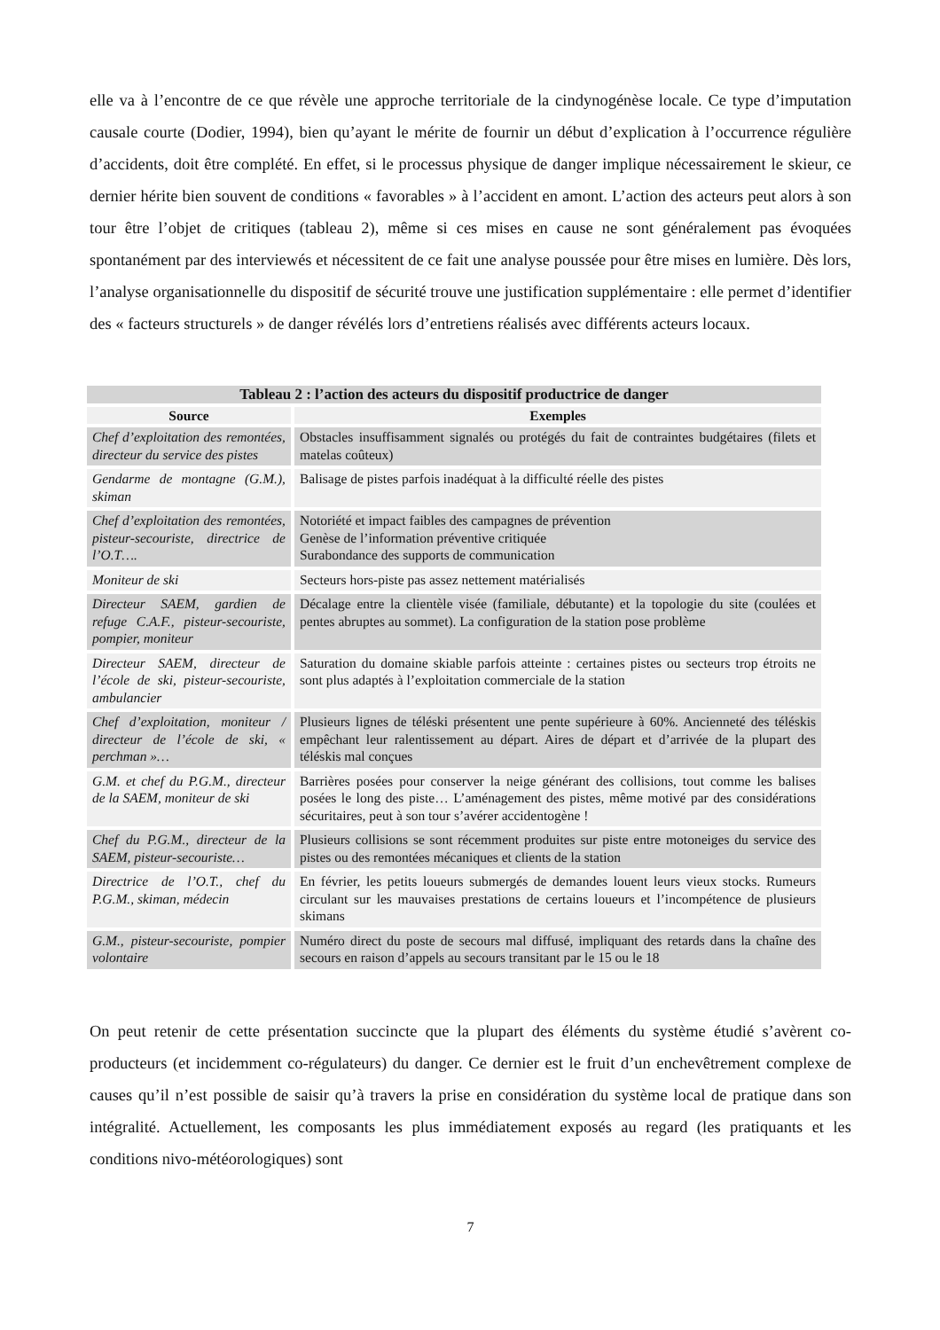elle va à l’encontre de ce que révèle une approche territoriale de la cindynogénèse locale. Ce type d’imputation causale courte (Dodier, 1994), bien qu’ayant le mérite de fournir un début d’explication à l’occurrence régulière d’accidents, doit être complété. En effet, si le processus physique de danger implique nécessairement le skieur, ce dernier hérite bien souvent de conditions « favorables » à l’accident en amont. L’action des acteurs peut alors à son tour être l’objet de critiques (tableau 2), même si ces mises en cause ne sont généralement pas évoquées spontanément par des interviewés et nécessitent de ce fait une analyse poussée pour être mises en lumière. Dès lors, l’analyse organisationnelle du dispositif de sécurité trouve une justification supplémentaire : elle permet d’identifier des « facteurs structurels » de danger révélés lors d’entretiens réalisés avec différents acteurs locaux.
| Tableau 2 : l’action des acteurs du dispositif productrice de danger | |
| --- | --- |
| Source | Exemples |
| Chef d’exploitation des remontées, directeur du service des pistes | Obstacles insuffisamment signalés ou protégés du fait de contraintes budgétaires (filets et matelas coûteux) |
| Gendarme de montagne (G.M.), skiman | Balisage de pistes parfois inadéquat à la difficulté réelle des pistes |
| Chef d’exploitation des remontées, pisteur-secouriste, directrice de l’O.T…. | Notoriété et impact faibles des campagnes de prévention Genèse de l’information préventive critiquée Surabondance des supports de communication |
| Moniteur de ski | Secteurs hors-piste pas assez nettement matérialisés |
| Directeur SAEM, gardien de refuge C.A.F., pisteur-secouriste, pompier, moniteur | Décalage entre la clientèle visée (familiale, débutante) et la topologie du site (coulées et pentes abruptes au sommet). La configuration de la station pose problème |
| Directeur SAEM, directeur de l’école de ski, pisteur-secouriste, ambulancier | Saturation du domaine skiable parfois atteinte : certaines pistes ou secteurs trop étroits ne sont plus adaptés à l’exploitation commerciale de la station |
| Chef d’exploitation, moniteur / directeur de l’école de ski, « perchman »… | Plusieurs lignes de téléski présentent une pente supérieure à 60%. Ancienneté des téléskis empêchant leur ralentissement au départ. Aires de départ et d’arrivée de la plupart des téléskis mal conçues |
| G.M. et chef du P.G.M., directeur de la SAEM, moniteur de ski | Barrières posées pour conserver la neige générant des collisions, tout comme les balises posées le long des piste… L’aménagement des pistes, même motivé par des considérations sécuritaires, peut à son tour s’avérer accidentogène ! |
| Chef du P.G.M., directeur de la SAEM, pisteur-secouriste… | Plusieurs collisions se sont récemment produites sur piste entre motoneiges du service des pistes ou des remontées mécaniques et clients de la station |
| Directrice de l’O.T., chef du P.G.M., skiman, médecin | En février, les petits loueurs submergés de demandes louent leurs vieux stocks. Rumeurs circulant sur les mauvaises prestations de certains loueurs et l’incompétence de plusieurs skimans |
| G.M., pisteur-secouriste, pompier volontaire | Numéro direct du poste de secours mal diffusé, impliquant des retards dans la chaîne des secours en raison d’appels au secours transitant par le 15 ou le 18 |
On peut retenir de cette présentation succincte que la plupart des éléments du système étudié s’avèrent co-producteurs (et incidemment co-régulateurs) du danger. Ce dernier est le fruit d’un enchevêtrement complexe de causes qu’il n’est possible de saisir qu’à travers la prise en considération du système local de pratique dans son intégralité. Actuellement, les composants les plus immédiatement exposés au regard (les pratiquants et les conditions nivo-météorologiques) sont
7